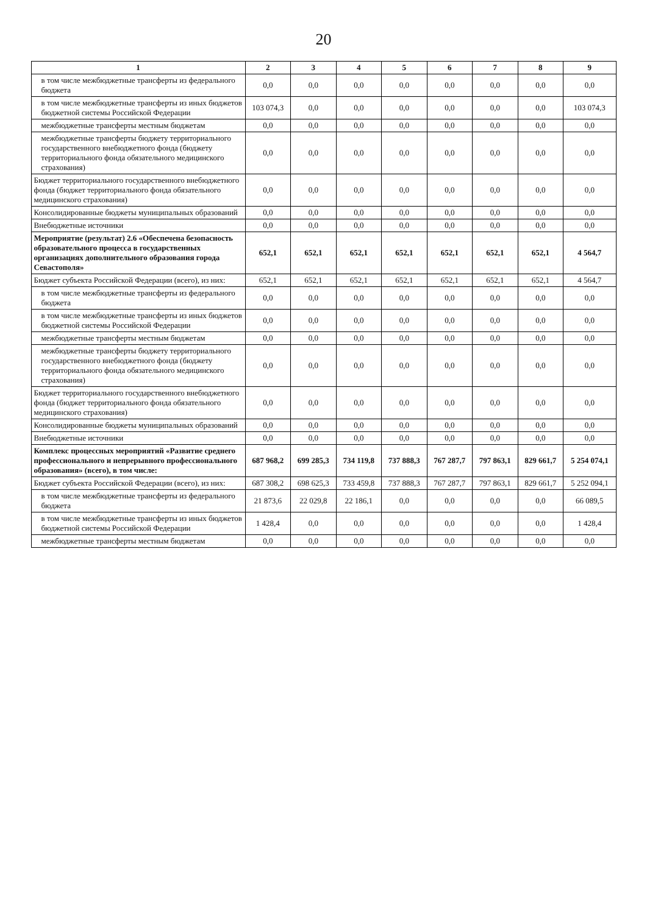20
| 1 | 2 | 3 | 4 | 5 | 6 | 7 | 8 | 9 |
| --- | --- | --- | --- | --- | --- | --- | --- | --- |
| в том числе межбюджетные трансферты из федерального бюджета | 0,0 | 0,0 | 0,0 | 0,0 | 0,0 | 0,0 | 0,0 | 0,0 |
| в том числе межбюджетные трансферты из иных бюджетов бюджетной системы Российской Федерации | 103 074,3 | 0,0 | 0,0 | 0,0 | 0,0 | 0,0 | 0,0 | 103 074,3 |
| межбюджетные трансферты местным бюджетам | 0,0 | 0,0 | 0,0 | 0,0 | 0,0 | 0,0 | 0,0 | 0,0 |
| межбюджетные трансферты бюджету территориального государственного внебюджетного фонда (бюджету территориального фонда обязательного медицинского страхования) | 0,0 | 0,0 | 0,0 | 0,0 | 0,0 | 0,0 | 0,0 | 0,0 |
| Бюджет территориального государственного внебюджетного фонда (бюджет территориального фонда обязательного медицинского страхования) | 0,0 | 0,0 | 0,0 | 0,0 | 0,0 | 0,0 | 0,0 | 0,0 |
| Консолидированные бюджеты муниципальных образований | 0,0 | 0,0 | 0,0 | 0,0 | 0,0 | 0,0 | 0,0 | 0,0 |
| Внебюджетные источники | 0,0 | 0,0 | 0,0 | 0,0 | 0,0 | 0,0 | 0,0 | 0,0 |
| Мероприятие (результат) 2.6 «Обеспечена безопасность образовательного процесса в государственных организациях дополнительного образования города Севастополя» | 652,1 | 652,1 | 652,1 | 652,1 | 652,1 | 652,1 | 652,1 | 4 564,7 |
| Бюджет субъекта Российской Федерации (всего), из них: | 652,1 | 652,1 | 652,1 | 652,1 | 652,1 | 652,1 | 652,1 | 4 564,7 |
| в том числе межбюджетные трансферты из федерального бюджета | 0,0 | 0,0 | 0,0 | 0,0 | 0,0 | 0,0 | 0,0 | 0,0 |
| в том числе межбюджетные трансферты из иных бюджетов бюджетной системы Российской Федерации | 0,0 | 0,0 | 0,0 | 0,0 | 0,0 | 0,0 | 0,0 | 0,0 |
| межбюджетные трансферты местным бюджетам | 0,0 | 0,0 | 0,0 | 0,0 | 0,0 | 0,0 | 0,0 | 0,0 |
| межбюджетные трансферты бюджету территориального государственного внебюджетного фонда (бюджету территориального фонда обязательного медицинского страхования) | 0,0 | 0,0 | 0,0 | 0,0 | 0,0 | 0,0 | 0,0 | 0,0 |
| Бюджет территориального государственного внебюджетного фонда (бюджет территориального фонда обязательного медицинского страхования) | 0,0 | 0,0 | 0,0 | 0,0 | 0,0 | 0,0 | 0,0 | 0,0 |
| Консолидированные бюджеты муниципальных образований | 0,0 | 0,0 | 0,0 | 0,0 | 0,0 | 0,0 | 0,0 | 0,0 |
| Внебюджетные источники | 0,0 | 0,0 | 0,0 | 0,0 | 0,0 | 0,0 | 0,0 | 0,0 |
| Комплекс процессных мероприятий «Развитие среднего профессионального и непрерывного профессионального образования» (всего), в том числе: | 687 968,2 | 699 285,3 | 734 119,8 | 737 888,3 | 767 287,7 | 797 863,1 | 829 661,7 | 5 254 074,1 |
| Бюджет субъекта Российской Федерации (всего), из них: | 687 308,2 | 698 625,3 | 733 459,8 | 737 888,3 | 767 287,7 | 797 863,1 | 829 661,7 | 5 252 094,1 |
| в том числе межбюджетные трансферты из федерального бюджета | 21 873,6 | 22 029,8 | 22 186,1 | 0,0 | 0,0 | 0,0 | 0,0 | 66 089,5 |
| в том числе межбюджетные трансферты из иных бюджетов бюджетной системы Российской Федерации | 1 428,4 | 0,0 | 0,0 | 0,0 | 0,0 | 0,0 | 0,0 | 1 428,4 |
| межбюджетные трансферты местным бюджетам | 0,0 | 0,0 | 0,0 | 0,0 | 0,0 | 0,0 | 0,0 | 0,0 |